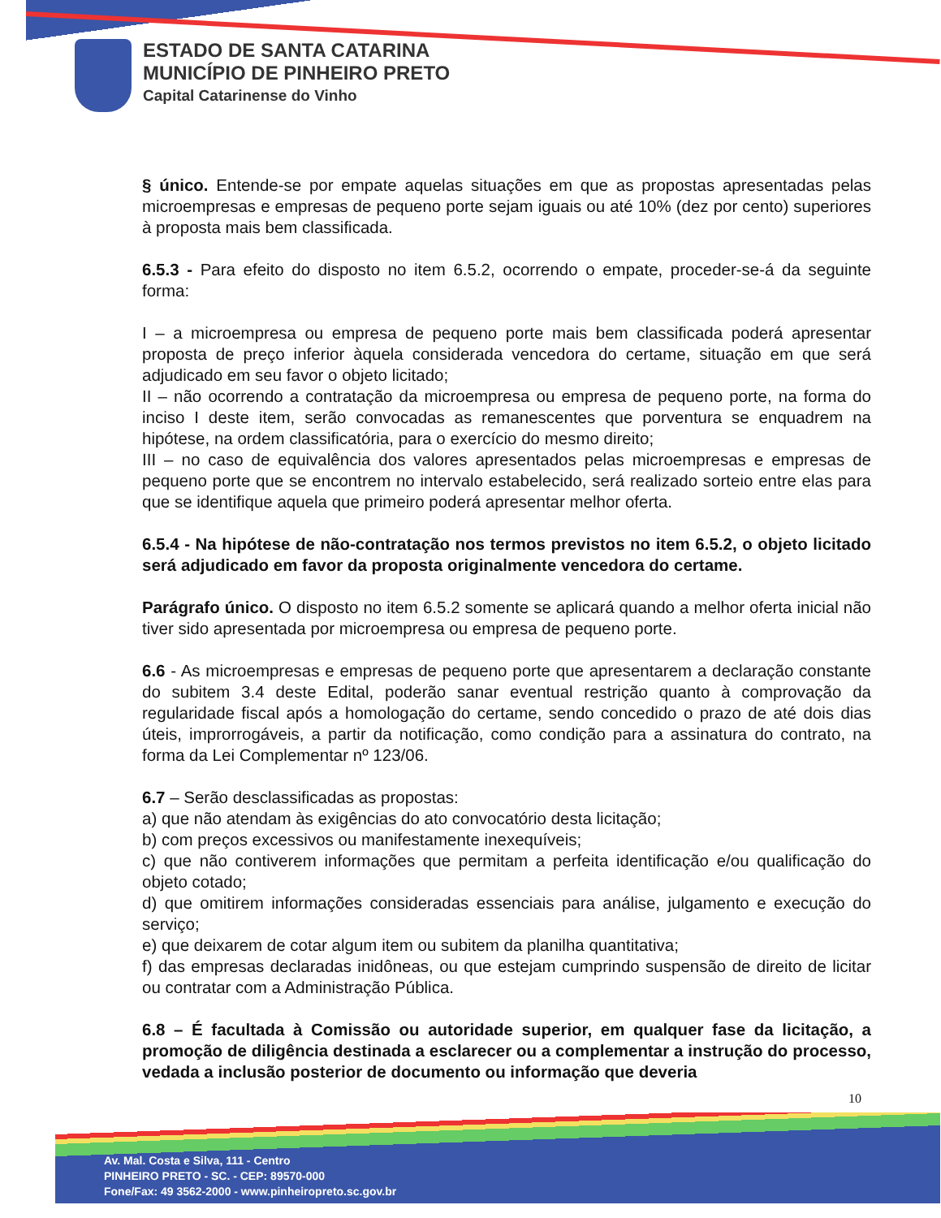ESTADO DE SANTA CATARINA
MUNICÍPIO DE PINHEIRO PRETO
Capital Catarinense do Vinho
§ único. Entende-se por empate aquelas situações em que as propostas apresentadas pelas microempresas e empresas de pequeno porte sejam iguais ou até 10% (dez por cento) superiores à proposta mais bem classificada.
6.5.3 - Para efeito do disposto no item 6.5.2, ocorrendo o empate, proceder-se-á da seguinte forma:
I – a microempresa ou empresa de pequeno porte mais bem classificada poderá apresentar proposta de preço inferior àquela considerada vencedora do certame, situação em que será adjudicado em seu favor o objeto licitado;
II – não ocorrendo a contratação da microempresa ou empresa de pequeno porte, na forma do inciso I deste item, serão convocadas as remanescentes que porventura se enquadrem na hipótese, na ordem classificatória, para o exercício do mesmo direito;
III – no caso de equivalência dos valores apresentados pelas microempresas e empresas de pequeno porte que se encontrem no intervalo estabelecido, será realizado sorteio entre elas para que se identifique aquela que primeiro poderá apresentar melhor oferta.
6.5.4 - Na hipótese de não-contratação nos termos previstos no item 6.5.2, o objeto licitado será adjudicado em favor da proposta originalmente vencedora do certame.
Parágrafo único. O disposto no item 6.5.2 somente se aplicará quando a melhor oferta inicial não tiver sido apresentada por microempresa ou empresa de pequeno porte.
6.6 - As microempresas e empresas de pequeno porte que apresentarem a declaração constante do subitem 3.4 deste Edital, poderão sanar eventual restrição quanto à comprovação da regularidade fiscal após a homologação do certame, sendo concedido o prazo de até dois dias úteis, improrrogáveis, a partir da notificação, como condição para a assinatura do contrato, na forma da Lei Complementar nº 123/06.
6.7 – Serão desclassificadas as propostas:
a) que não atendam às exigências do ato convocatório desta licitação;
b) com preços excessivos ou manifestamente inexequíveis;
c) que não contiverem informações que permitam a perfeita identificação e/ou qualificação do objeto cotado;
d) que omitirem informações consideradas essenciais para análise, julgamento e execução do serviço;
e) que deixarem de cotar algum item ou subitem da planilha quantitativa;
f) das empresas declaradas inidôneas, ou que estejam cumprindo suspensão de direito de licitar ou contratar com a Administração Pública.
6.8 – É facultada à Comissão ou autoridade superior, em qualquer fase da licitação, a promoção de diligência destinada a esclarecer ou a complementar a instrução do processo, vedada a inclusão posterior de documento ou informação que deveria
10
Av. Mal. Costa e Silva, 111 - Centro
PINHEIRO PRETO - SC. - CEP: 89570-000
Fone/Fax: 49 3562-2000 - www.pinheiropreto.sc.gov.br